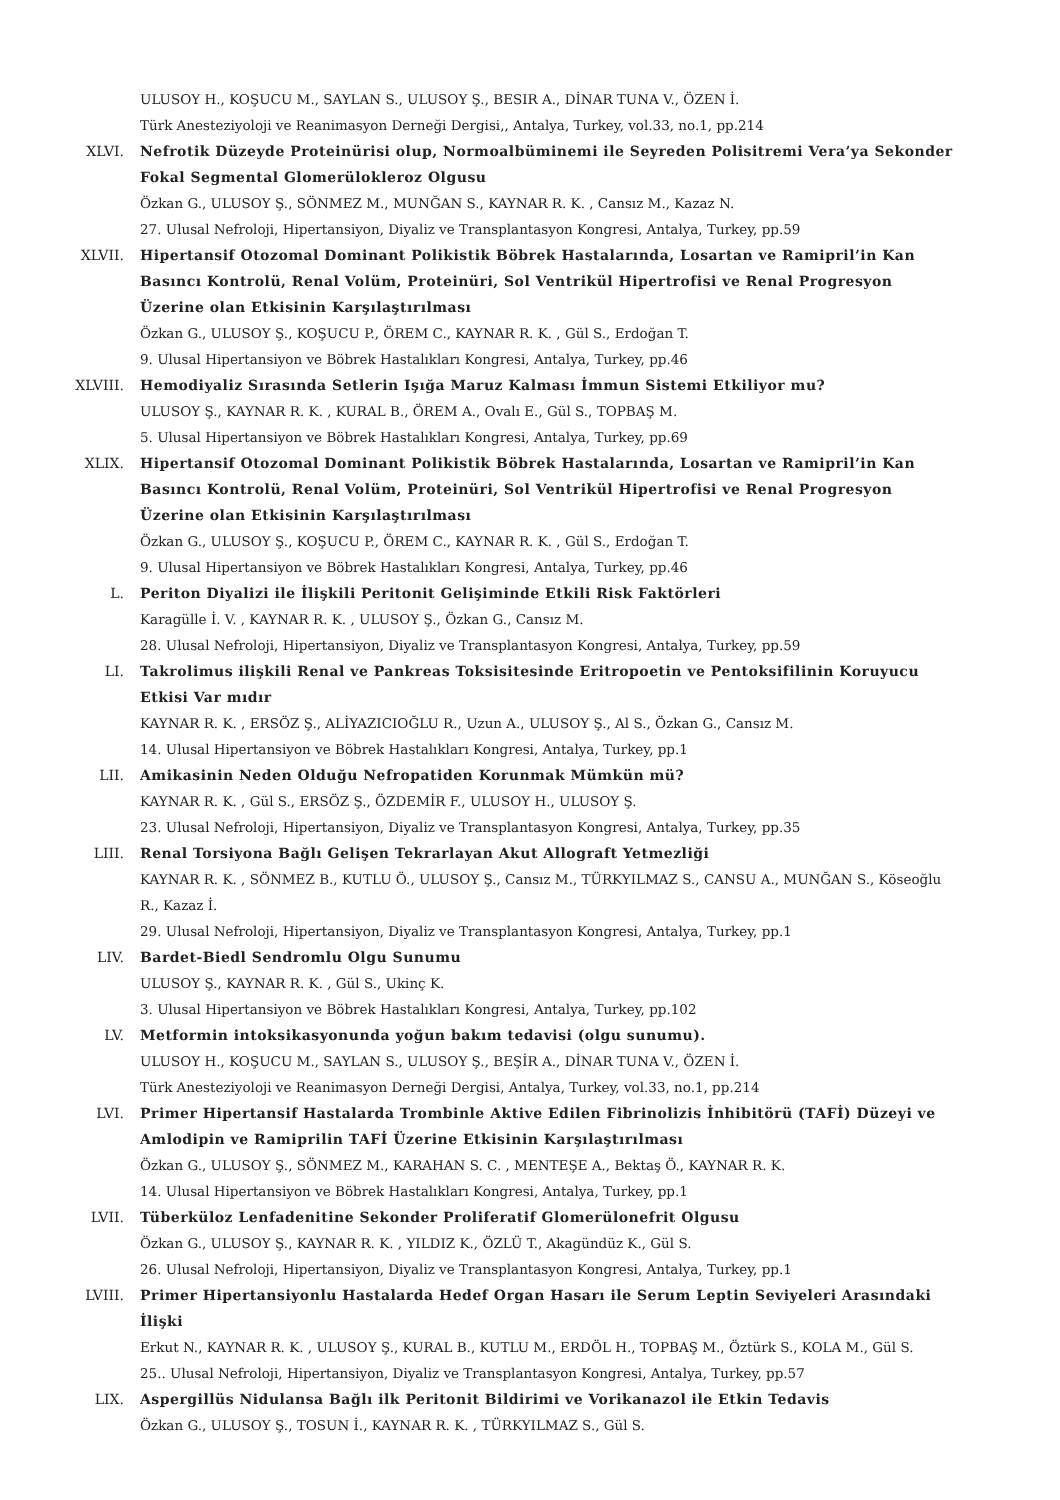ULUSOY H., KOŞUCU M., SAYLAN S., ULUSOY Ş., BESIR A., DİNAR TUNA V., ÖZEN İ.
Türk Anesteziyoloji ve Reanimasyon Derneği Dergisi,, Antalya, Turkey, vol.33, no.1, pp.214
XLVI. Nefrotik Düzeyde Proteinürisi olup, Normoalbüminemi ile Seyreden Polisitremi Vera’ya Sekonder Fokal Segmental Glomerülokleroz Olgusu
Özkan G., ULUSOY Ş., SÖNMEZ M., MUNĞAN S., KAYNAR R. K. , Cansız M., Kazaz N.
27. Ulusal Nefroloji, Hipertansiyon, Diyaliz ve Transplantasyon Kongresi, Antalya, Turkey, pp.59
XLVII. Hipertansif Otozomal Dominant Polikistik Böbrek Hastalarında, Losartan ve Ramipril’in Kan Basıncı Kontrolü, Renal Volüm, Proteinüri, Sol Ventrikül Hipertrofisi ve Renal Progresyon Üzerine olan Etkisinin Karşılaştırılması
Özkan G., ULUSOY Ş., KOŞUCU P., ÖREM C., KAYNAR R. K. , Gül S., Erdoğan T.
9. Ulusal Hipertansiyon ve Böbrek Hastalıkları Kongresi, Antalya, Turkey, pp.46
XLVIII. Hemodiyaliz Sırasında Setlerin Işığa Maruz Kalması İmmun Sistemi Etkiliyor mu?
ULUSOY Ş., KAYNAR R. K. , KURAL B., ÖREM A., Ovalı E., Gül S., TOPBAŞ M.
5. Ulusal Hipertansiyon ve Böbrek Hastalıkları Kongresi, Antalya, Turkey, pp.69
XLIX. Hipertansif Otozomal Dominant Polikistik Böbrek Hastalarında, Losartan ve Ramipril’in Kan Basıncı Kontrolü, Renal Volüm, Proteinüri, Sol Ventrikül Hipertrofisi ve Renal Progresyon Üzerine olan Etkisinin Karşılaştırılması
Özkan G., ULUSOY Ş., KOŞUCU P., ÖREM C., KAYNAR R. K. , Gül S., Erdoğan T.
9. Ulusal Hipertansiyon ve Böbrek Hastalıkları Kongresi, Antalya, Turkey, pp.46
L. Periton Diyalizi ile İlişkili Peritonit Gelişiminde Etkili Risk Faktörleri
Karagülle İ. V. , KAYNAR R. K. , ULUSOY Ş., Özkan G., Cansız M.
28. Ulusal Nefroloji, Hipertansiyon, Diyaliz ve Transplantasyon Kongresi, Antalya, Turkey, pp.59
LI. Takrolimus ilişkili Renal ve Pankreas Toksisitesinde Eritropoetin ve Pentoksifilinin Koruyucu Etkisi Var mıdır
KAYNAR R. K. , ERSÖZ Ş., ALİYAZICIOĞLU R., Uzun A., ULUSOY Ş., Al S., Özkan G., Cansız M.
14. Ulusal Hipertansiyon ve Böbrek Hastalıkları Kongresi, Antalya, Turkey, pp.1
LII. Amikasinin Neden Olduğu Nefropatiden Korunmak Mümkün mü?
KAYNAR R. K. , Gül S., ERSÖZ Ş., ÖZDEMİR F., ULUSOY H., ULUSOY Ş.
23. Ulusal Nefroloji, Hipertansiyon, Diyaliz ve Transplantasyon Kongresi, Antalya, Turkey, pp.35
LIII. Renal Torsiyona Bağlı Gelişen Tekrarlayan Akut Allograft Yetmezliği
KAYNAR R. K. , SÖNMEZ B., KUTLU Ö., ULUSOY Ş., Cansız M., TÜRKYILMAZ S., CANSU A., MUNĞAN S., Köseoğlu R., Kazaz İ.
29. Ulusal Nefroloji, Hipertansiyon, Diyaliz ve Transplantasyon Kongresi, Antalya, Turkey, pp.1
LIV. Bardet-Biedl Sendromlu Olgu Sunumu
ULUSOY Ş., KAYNAR R. K. , Gül S., Ukinç K.
3. Ulusal Hipertansiyon ve Böbrek Hastalıkları Kongresi, Antalya, Turkey, pp.102
LV. Metformin intoksikasyonunda yoğun bakım tedavisi (olgu sunumu).
ULUSOY H., KOŞUCU M., SAYLAN S., ULUSOY Ş., BEŞİR A., DİNAR TUNA V., ÖZEN İ.
Türk Anesteziyoloji ve Reanimasyon Derneği Dergisi, Antalya, Turkey, vol.33, no.1, pp.214
LVI. Primer Hipertansif Hastalarda Trombinle Aktive Edilen Fibrinolizis İnhibitörü (TAFİ) Düzeyi ve Amlodipin ve Ramiprilin TAFİ Üzerine Etkisinin Karşılaştırılması
Özkan G., ULUSOY Ş., SÖNMEZ M., KARAHAN S. C. , MENTEŞE A., Bektaş Ö., KAYNAR R. K.
14. Ulusal Hipertansiyon ve Böbrek Hastalıkları Kongresi, Antalya, Turkey, pp.1
LVII. Tüberküloz Lenfadenitine Sekonder Proliferatif Glomerülonefrit Olgusu
Özkan G., ULUSOY Ş., KAYNAR R. K. , YILDIZ K., ÖZLÜ T., Akagündüz K., Gül S.
26. Ulusal Nefroloji, Hipertansiyon, Diyaliz ve Transplantasyon Kongresi, Antalya, Turkey, pp.1
LVIII. Primer Hipertansiyonlu Hastalarda Hedef Organ Hasarı ile Serum Leptin Seviyeleri Arasındaki İlişki
Erkut N., KAYNAR R. K. , ULUSOY Ş., KURAL B., KUTLU M., ERDÖL H., TOPBAŞ M., Öztürk S., KOLA M., Gül S.
25.. Ulusal Nefroloji, Hipertansiyon, Diyaliz ve Transplantasyon Kongresi, Antalya, Turkey, pp.57
LIX. Aspergillüs Nidulansa Bağlı ilk Peritonit Bildirimi ve Vorikanazol ile Etkin Tedavis
Özkan G., ULUSOY Ş., TOSUN İ., KAYNAR R. K. , TÜRKYILMAZ S., Gül S.